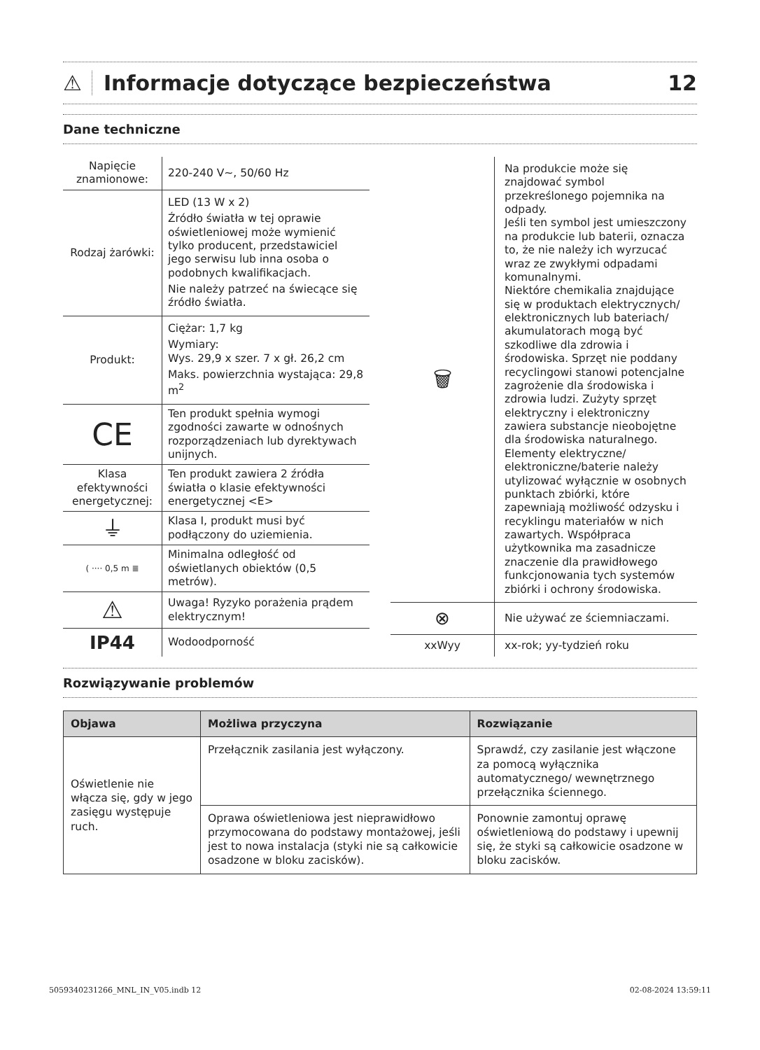⚠ Informacje dotyczące bezpieczeństwa 12
Dane techniczne
| Napięcie znamionowe: | 220-240 V~, 50/60 Hz |
| Rodzaj żarówki: | LED (13 W x 2) Źródło światła w tej oprawie oświetleniowej może wymienić tylko producent, przedstawiciel jego serwisu lub inna osoba o podobnych kwalifikacjach. Nie należy patrzeć na świecące się źródło światła. |
| Produkt: | Ciężar: 1,7 kg Wymiary: Wys. 29,9 x szer. 7 x gł. 26,2 cm Maks. powierzchnia wystająca: 29,8 m<sup>2</sup> |
| CE | Ten produkt spełnia wymogi zgodności zawarte w odnośnych rozporządzeniach lub dyrektywach unijnych. |
| Klasa efektywności energetycznej: | Ten produkt zawiera 2 źródła światła o klasie efektywności energetycznej <E> |
| ⏚ | Klasa I, produkt musi być podłączony do uziemienia. |
| ( ···· 0,5 m ≣ | Minimalna odległość od oświetlanych obiektów (0,5 metrów). |
| ⚠ | Uwaga! Ryzyko porażenia prądem elektrycznym! |
| IP44 | Wodoodporność |
| 🗑 | Na produkcie może się znajdować symbol przekreślonego pojemnika na odpady. Jeśli ten symbol jest umieszczony na produkcie lub baterii, oznacza to, że nie należy ich wyrzucać wraz ze zwykłymi odpadami komunalnymi. Niektóre chemikalia znajdujące się w produktach elektrycznych/ elektronicznych lub bateriach/ akumulatorach mogą być szkodliwe dla zdrowia i środowiska. Sprzęt nie poddany recyclingowi stanowi potencjalne zagrożenie dla środowiska i zdrowia ludzi. Zużyty sprzęt elektryczny i elektroniczny zawiera substancje nieobojętne dla środowiska naturalnego. Elementy elektryczne/ elektroniczne/baterie należy utylizować wyłącznie w osobnych punktach zbiórki, które zapewniają możliwość odzysku i recyklingu materiałów w nich zawartych. Współpraca użytkownika ma zasadnicze znaczenie dla prawidłowego funkcjonowania tych systemów zbiórki i ochrony środowiska. |
| ⊗ | Nie używać ze ściemniaczami. |
| xxWyy | xx-rok; yy-tydzień roku |
Rozwiązywanie problemów
| Objawa | Możliwa przyczyna | Rozwiązanie |
| --- | --- | --- |
| Oświetlenie nie włącza się, gdy w jego zasięgu występuje ruch. | Przełącznik zasilania jest wyłączony. | Sprawdź, czy zasilanie jest włączone za pomocą wyłącznika automatycznego/ wewnętrznego przełącznika ściennego. |
| | Oprawa oświetleniowa jest nieprawidłowo przymocowana do podstawy montażowej, jeśli jest to nowa instalacja (styki nie są całkowicie osadzone w bloku zacisków). | Ponownie zamontuj oprawę oświetleniową do podstawy i upewnij się, że styki są całkowicie osadzone w bloku zacisków. |
5059340231266_MNL_IN_V05.indb 12 02-08-2024 13:59:11